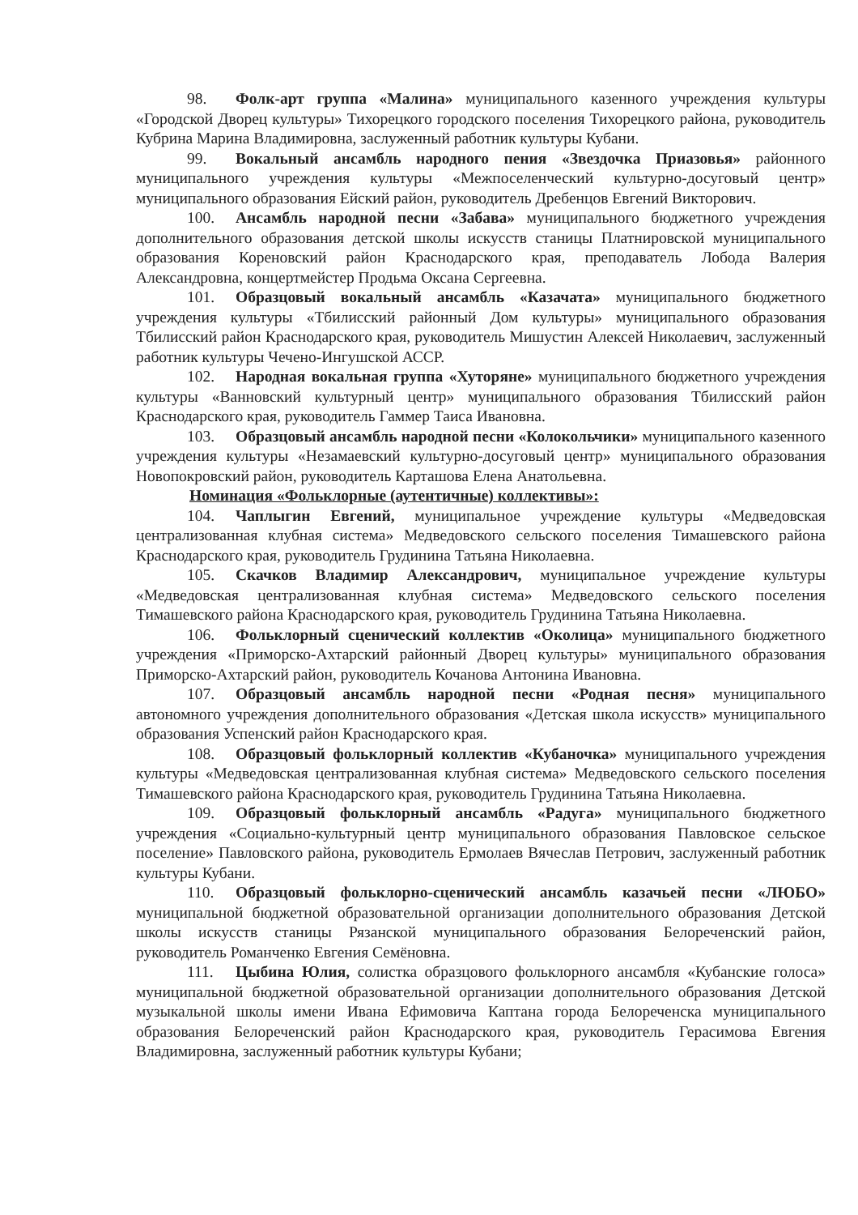98. Фолк-арт группа «Малина» муниципального казенного учреждения культуры «Городской Дворец культуры» Тихорецкого городского поселения Тихорецкого района, руководитель Кубрина Марина Владимировна, заслуженный работник культуры Кубани.
99. Вокальный ансамбль народного пения «Звездочка Приазовья» районного муниципального учреждения культуры «Межпоселенческий культурно-досуговый центр» муниципального образования Ейский район, руководитель Дребенцов Евгений Викторович.
100. Ансамбль народной песни «Забава» муниципального бюджетного учреждения дополнительного образования детской школы искусств станицы Платнировской муниципального образования Кореновский район Краснодарского края, преподаватель Лобода Валерия Александровна, концертмейстер Продьма Оксана Сергеевна.
101. Образцовый вокальный ансамбль «Казачата» муниципального бюджетного учреждения культуры «Тбилисский районный Дом культуры» муниципального образования Тбилисский район Краснодарского края, руководитель Мишустин Алексей Николаевич, заслуженный работник культуры Чечено-Ингушской АССР.
102. Народная вокальная группа «Хуторяне» муниципального бюджетного учреждения культуры «Ванновский культурный центр» муниципального образования Тбилисский район Краснодарского края, руководитель Гаммер Таиса Ивановна.
103. Образцовый ансамбль народной песни «Колокольчики» муниципального казенного учреждения культуры «Незамаевский культурно-досуговый центр» муниципального образования Новопокровский район, руководитель Карташова Елена Анатольевна.
Номинация «Фольклорные (аутентичные) коллективы»:
104. Чаплыгин Евгений, муниципальное учреждение культуры «Медведовская централизованная клубная система» Медведовского сельского поселения Тимашевского района Краснодарского края, руководитель Грудинина Татьяна Николаевна.
105. Скачков Владимир Александрович, муниципальное учреждение культуры «Медведовская централизованная клубная система» Медведовского сельского поселения Тимашевского района Краснодарского края, руководитель Грудинина Татьяна Николаевна.
106. Фольклорный сценический коллектив «Околица» муниципального бюджетного учреждения «Приморско-Ахтарский районный Дворец культуры» муниципального образования Приморско-Ахтарский район, руководитель Кочанова Антонина Ивановна.
107. Образцовый ансамбль народной песни «Родная песня» муниципального автономного учреждения дополнительного образования «Детская школа искусств» муниципального образования Успенский район Краснодарского края.
108. Образцовый фольклорный коллектив «Кубаночка» муниципального учреждения культуры «Медведовская централизованная клубная система» Медведовского сельского поселения Тимашевского района Краснодарского края, руководитель Грудинина Татьяна Николаевна.
109. Образцовый фольклорный ансамбль «Радуга» муниципального бюджетного учреждения «Социально-культурный центр муниципального образования Павловское сельское поселение» Павловского района, руководитель Ермолаев Вячеслав Петрович, заслуженный работник культуры Кубани.
110. Образцовый фольклорно-сценический ансамбль казачьей песни «ЛЮБО» муниципальной бюджетной образовательной организации дополнительного образования Детской школы искусств станицы Рязанской муниципального образования Белореченский район, руководитель Романченко Евгения Семёновна.
111. Цыбина Юлия, солистка образцового фольклорного ансамбля «Кубанские голоса» муниципальной бюджетной образовательной организации дополнительного образования Детской музыкальной школы имени Ивана Ефимовича Каптана города Белореченска муниципального образования Белореченский район Краснодарского края, руководитель Герасимова Евгения Владимировна, заслуженный работник культуры Кубани;